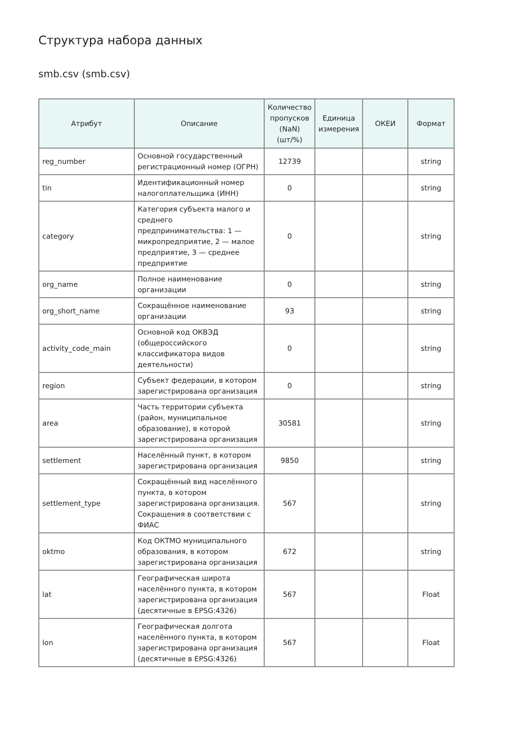Структура набора данных
smb.csv (smb.csv)
| Атрибут | Описание | Количество пропусков (NaN) (шт/%) | Единица измерения | ОКЕИ | Формат |
| --- | --- | --- | --- | --- | --- |
| reg_number | Основной государственный регистрационный номер (ОГРН) | 12739 | | | string |
| tin | Идентификационный номер налогоплательщика (ИНН) | 0 | | | string |
| category | Категория субъекта малого и среднего предпринимательства: 1 — микропредприятие, 2 — малое предприятие, 3 — среднее предприятие | 0 | | | string |
| org_name | Полное наименование организации | 0 | | | string |
| org_short_name | Сокращённое наименование организации | 93 | | | string |
| activity_code_main | Основной код ОКВЭД (общероссийского классификатора видов деятельности) | 0 | | | string |
| region | Субъект федерации, в котором зарегистрирована организация | 0 | | | string |
| area | Часть территории субъекта (район, муниципальное образование), в которой зарегистрирована организация | 30581 | | | string |
| settlement | Населённый пункт, в котором зарегистрирована организация | 9850 | | | string |
| settlement_type | Сокращённый вид населённого пункта, в котором зарегистрирована организация. Сокращения в соответствии с ФИАС | 567 | | | string |
| oktmo | Код ОКТМО муниципального образования, в котором зарегистрирована организация | 672 | | | string |
| lat | Географическая широта населённого пункта, в котором зарегистрирована организация (десятичные в EPSG:4326) | 567 | | | Float |
| lon | Географическая долгота населённого пункта, в котором зарегистрирована организация (десятичные в EPSG:4326) | 567 | | | Float |